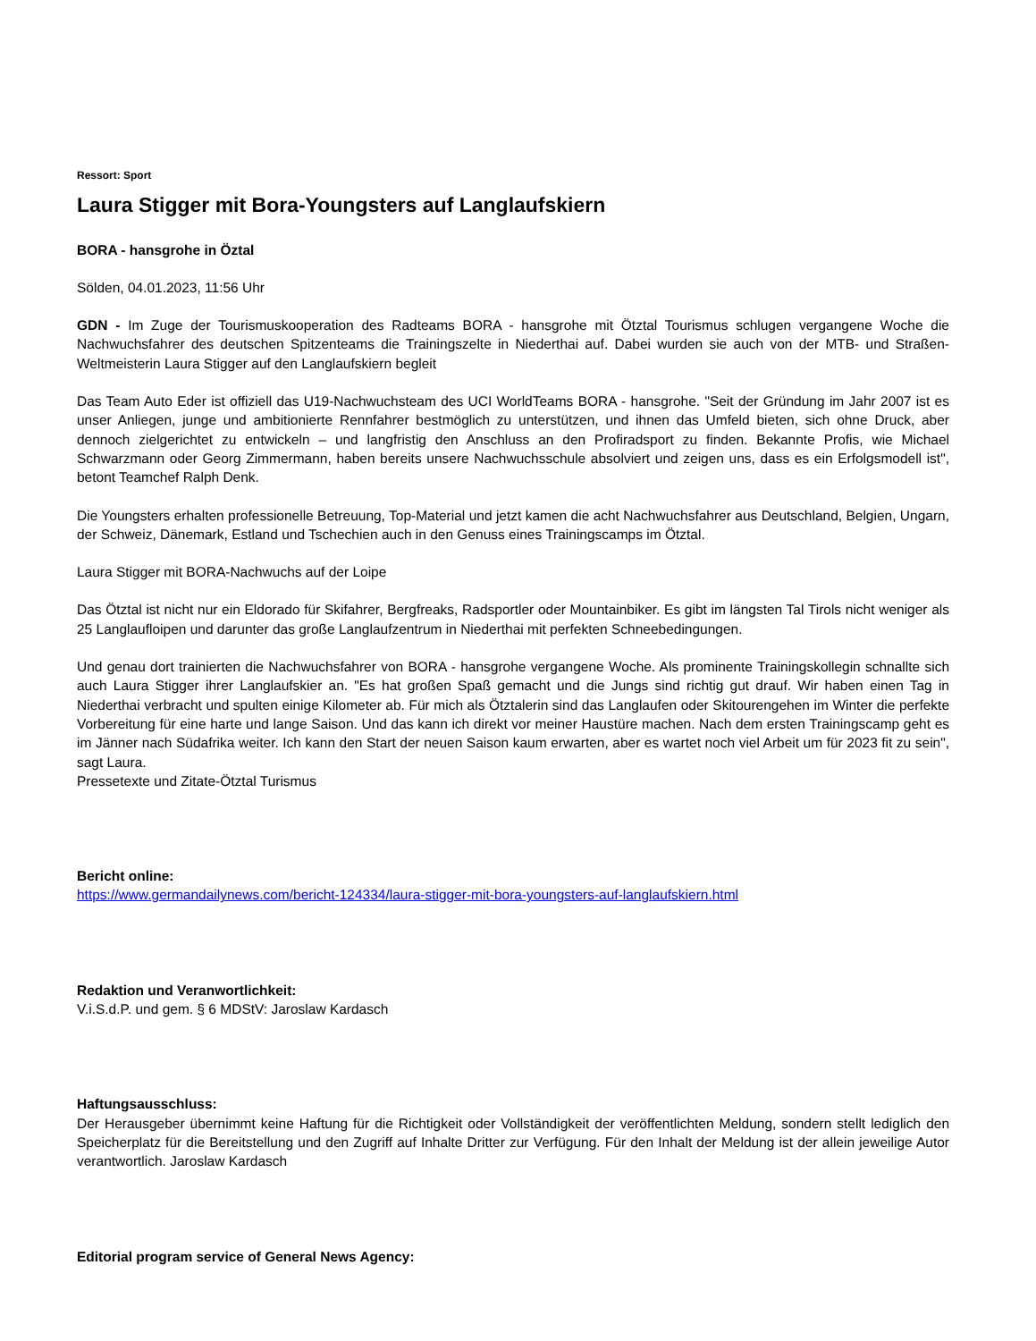Ressort: Sport
Laura Stigger mit Bora-Youngsters auf Langlaufskiern
BORA - hansgrohe in Öztal
Sölden, 04.01.2023, 11:56 Uhr
GDN - Im Zuge der Tourismuskooperation des Radteams BORA - hansgrohe mit Ötztal Tourismus schlugen vergangene Woche die Nachwuchsfahrer des deutschen Spitzenteams die Trainingszelte in Niederthai auf. Dabei wurden sie auch von der MTB- und Straßen-Weltmeisterin Laura Stigger auf den Langlaufskiern begleit
Das Team Auto Eder ist offiziell das U19-Nachwuchsteam des UCI WorldTeams BORA - hansgrohe. "Seit der Gründung im Jahr 2007 ist es unser Anliegen, junge und ambitionierte Rennfahrer bestmöglich zu unterstützen, und ihnen das Umfeld bieten, sich ohne Druck, aber dennoch zielgerichtet zu entwickeln – und langfristig den Anschluss an den Profiradsport zu finden. Bekannte Profis, wie Michael Schwarzmann oder Georg Zimmermann, haben bereits unsere Nachwuchsschule absolviert und zeigen uns, dass es ein Erfolgsmodell ist", betont Teamchef Ralph Denk.
Die Youngsters erhalten professionelle Betreuung, Top-Material und jetzt kamen die acht Nachwuchsfahrer aus Deutschland, Belgien, Ungarn, der Schweiz, Dänemark, Estland und Tschechien auch in den Genuss eines Trainingscamps im Ötztal.
Laura Stigger mit BORA-Nachwuchs auf der Loipe
Das Ötztal ist nicht nur ein Eldorado für Skifahrer, Bergfreaks, Radsportler oder Mountainbiker. Es gibt im längsten Tal Tirols nicht weniger als 25 Langlaufloipen und darunter das große Langlaufzentrum in Niederthai mit perfekten Schneebedingungen.
Und genau dort trainierten die Nachwuchsfahrer von BORA - hansgrohe vergangene Woche. Als prominente Trainingskollegin schnallte sich auch Laura Stigger ihrer Langlaufskier an. "Es hat großen Spaß gemacht und die Jungs sind richtig gut drauf. Wir haben einen Tag in Niederthai verbracht und spulten einige Kilometer ab. Für mich als Ötztalerin sind das Langlaufen oder Skitourengehen im Winter die perfekte Vorbereitung für eine harte und lange Saison. Und das kann ich direkt vor meiner Haustüre machen. Nach dem ersten Trainingscamp geht es im Jänner nach Südafrika weiter. Ich kann den Start der neuen Saison kaum erwarten, aber es wartet noch viel Arbeit um für 2023 fit zu sein", sagt Laura.
Pressetexte und Zitate-Ötztal Turismus
Bericht online:
https://www.germandailynews.com/bericht-124334/laura-stigger-mit-bora-youngsters-auf-langlaufskiern.html
Redaktion und Veranwortlichkeit:
V.i.S.d.P. und gem. § 6 MDStV: Jaroslaw Kardasch
Haftungsausschluss:
Der Herausgeber übernimmt keine Haftung für die Richtigkeit oder Vollständigkeit der veröffentlichten Meldung, sondern stellt lediglich den Speicherplatz für die Bereitstellung und den Zugriff auf Inhalte Dritter zur Verfügung. Für den Inhalt der Meldung ist der allein jeweilige Autor verantwortlich. Jaroslaw Kardasch
Editorial program service of General News Agency: